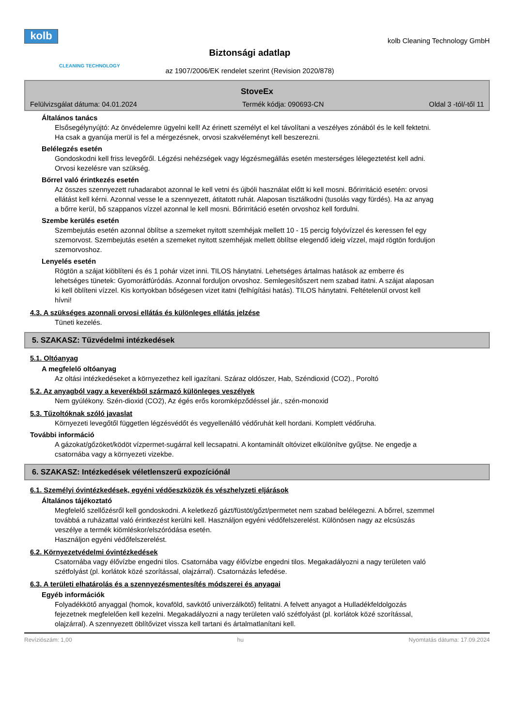kolb
CLEANING TECHNOLOGY
Biztonsági adatlap
az 1907/2006/EK rendelet szerint (Revision 2020/878)
kolb Cleaning Technology GmbH
StoveEx
Felülvizsgálat dátuma: 04.01.2024 Termék kódja: 090693-CN Oldal 3 -tól/-től 11
Általános tanács
Elsősegélynyújtó: Az önvédelemre ügyelni kell! Az érinett személyt el kel távolítani a veszélyes zónából és le kell fektetni. Ha csak a gyanúja merül is fel a mérgezésnek, orvosi szakvéleményt kell beszerezni.
Belélegzés esetén
Gondoskodni kell friss levegőről. Légzési nehézségek vagy légzésmegállás esetén mesterséges lélegeztetést kell adni. Orvosi kezelésre van szükség.
Bőrrel való érintkezés esetén
Az összes szennyezett ruhadarabot azonnal le kell vetni és újbóli használat előtt ki kell mosni. Bőrirritáció esetén: orvosi ellátást kell kérni. Azonnal vesse le a szennyezett, átitatott ruhát. Alaposan tisztálkodni (tusolás vagy fürdés). Ha az anyag a bőrre kerül, bő szappanos vízzel azonnal le kell mosni. Bőrirritáció esetén orvoshoz kell fordulni.
Szembe kerülés esetén
Szembejutás esetén azonnal öblítse a szemeket nyitott szemhéjak mellett 10 - 15 percig folyóvízzel és keressen fel egy szemorvost. Szembejutás esetén a szemeket nyitott szemhéjak mellett öblítse elegendő ideig vízzel, majd rögtön forduljon szemorvoshoz.
Lenyelés esetén
Rögtön a szájat kiöblíteni és és 1 pohár vizet inni. TILOS hánytatni. Lehetséges ártalmas hatások az emberre és lehetséges tünetek: Gyomorátfúródás. Azonnal forduljon orvoshoz. Semlegesítőszert nem szabad itatni. A szájat alaposan ki kell öblíteni vízzel. Kis kortyokban bőségesen vizet itatni (felhígítási hatás). TILOS hánytatni. Feltételenül orvost kell hívni!
4.3. A szükséges azonnali orvosi ellátás és különleges ellátás jelzése
Tüneti kezelés.
5. SZAKASZ: Tűzvédelmi intézkedések
5.1. Oltóanyag
A megfelelő oltóanyag
Az oltási intézkedéseket a környezethez kell igazítani. Száraz oldószer, Hab, Széndioxid (CO2)., Poroltó
5.2. Az anyagból vagy a keverékből származó különleges veszélyek
Nem gyúlékony. Szén-dioxid (CO2), Az égés erős koromképződéssel jár., szén-monoxid
5.3. Tűzoltóknak szóló javaslat
Környezeti levegőtől független légzésvédőt és vegyellenálló védőruhát kell hordani. Komplett védőruha.
További információ
A gázokat/gőzöket/ködöt vízpermet-sugárral kell lecsapatni. A kontaminált oltóvizet elkülönítve gyűjtse. Ne engedje a csatornába vagy a környezeti vizekbe.
6. SZAKASZ: Intézkedések véletlenszerű expozíciónál
6.1. Személyi óvintézkedések, egyéni védőeszközök és vészhelyzeti eljárások
Általános tájékoztató
Megfelelő szellőzésről kell gondoskodni. A keletkező gázt/füstöt/gőzt/permetet nem szabad belélegezni. A bőrrel, szemmel továbbá a ruházattal való érintkezést kerülni kell. Használjon egyéni védőfelszerelést. Különösen nagy az elcsúszás veszélye a termék kiömléskor/elszóródása esetén.
Használjon egyéni védőfelszerelést.
6.2. Környezetvédelmi óvintézkedések
Csatornába vagy élővízbe engedni tilos. Csatornába vagy élővízbe engedni tilos. Megakadályozni a nagy területen való szétfolyást (pl. korlátok közé szorítással, olajzárral). Csatornázás lefedése.
6.3. A területi elhatárolás és a szennyezésmentesítés módszerei és anyagai
Egyéb információk
Folyadékkötő anyaggal (homok, kovaföld, savkötő univerzálkötő) felitatni. A felvett anyagot a Hulladékfeldolgozás fejezetnek megfelelően kell kezelni. Megakadályozni a nagy területen való szétfolyást (pl. korlátok közé szorítással, olajzárral). A szennyezett öblítővizet vissza kell tartani és ártalmatlanítani kell.
Revíziószám: 1,00 hu Nyomtatás dátuma: 17.09.2024